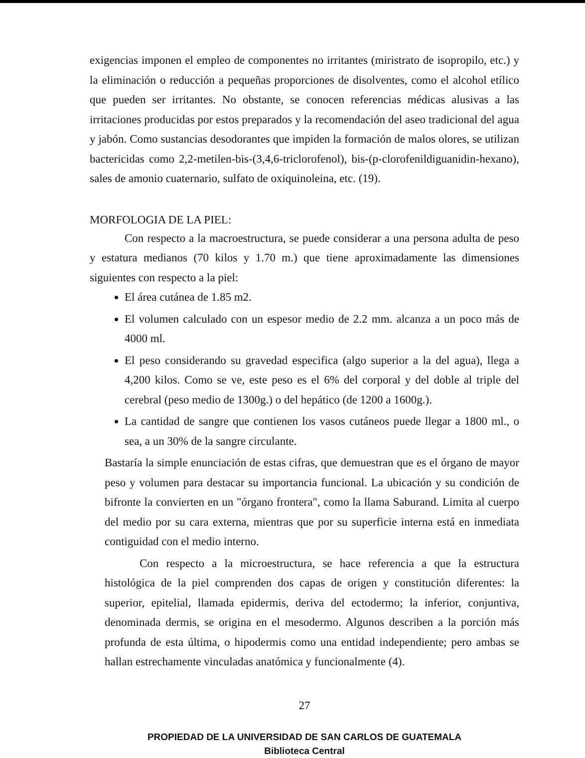exigencias imponen el empleo de componentes no irritantes (miristrato de isopropilo, etc.) y la eliminación o reducción a pequeñas proporciones de disolventes, como el alcohol etílico que pueden ser irritantes. No obstante, se conocen referencias médicas alusivas a las irritaciones producidas por estos preparados y la recomendación del aseo tradicional del agua y jabón. Como sustancias desodorantes que impiden la formación de malos olores, se utilizan bactericidas como 2,2-metilen-bis-(3,4,6-triclorofenol), bis-(p-clorofenildiguanidin-hexano), sales de amonio cuaternario, sulfato de oxiquinoleina, etc. (19).
MORFOLOGIA DE LA PIEL:
Con respecto a la macroestructura, se puede considerar a una persona adulta de peso y estatura medianos (70 kilos y 1.70 m.) que tiene aproximadamente las dimensiones siguientes con respecto a la piel:
El área cutánea de 1.85 m2.
El volumen calculado con un espesor medio de 2.2 mm. alcanza a un poco más de 4000 ml.
El peso considerando su gravedad especifica (algo superior a la del agua), llega a 4,200 kilos. Como se ve, este peso es el 6% del corporal y del doble al triple del cerebral (peso medio de 1300g.) o del hepático (de 1200 a 1600g.).
La cantidad de sangre que contienen los vasos cutáneos puede llegar a 1800 ml., o sea, a un 30% de la sangre circulante.
Bastaría la simple enunciación de estas cifras, que demuestran que es el órgano de mayor peso y volumen para destacar su importancia funcional. La ubicación y su condición de bifronte la convierten en un "órgano frontera", como la llama Saburand. Limita al cuerpo del medio por su cara externa, mientras que por su superficie interna está en inmediata contiguidad con el medio interno.
Con respecto a la microestructura, se hace referencia a que la estructura histológica de la piel comprenden dos capas de origen y constitución diferentes: la superior, epitelial, llamada epidermis, deriva del ectodermo; la inferior, conjuntiva, denominada dermis, se origina en el mesodermo. Algunos describen a la porción más profunda de esta última, o hipodermis como una entidad independiente; pero ambas se hallan estrechamente vinculadas anatómica y funcionalmente (4).
27
PROPIEDAD DE LA UNIVERSIDAD DE SAN CARLOS DE GUATEMALA
Biblioteca Central